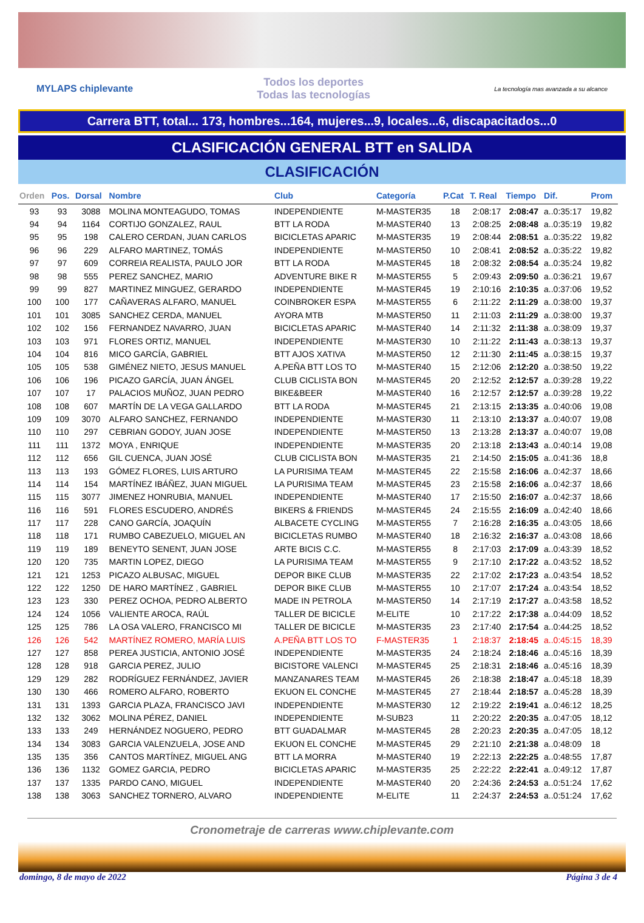MYLAPS chiplevante
Todos los deportes
Todas las tecnologías
La tecnología mas avanzada a su alcance
Carrera BTT, total... 173, hombres...164, mujeres...9, locales...6, discapacitados...0
CLASIFICACIÓN GENERAL BTT en SALIDA
CLASIFICACIÓN
| Orden | Pos. | Dorsal | Nombre | Club | Categoría | P.Cat | T. Real | Tiempo | Dif. | Prom |
| --- | --- | --- | --- | --- | --- | --- | --- | --- | --- | --- |
| 93 | 93 | 3088 | MOLINA MONTEAGUDO, TOMAS | INDEPENDIENTE | M-MASTER35 | 18 | 2:08:17 | 2:08:47 | a..0:35:17 | 19,82 |
| 94 | 94 | 1164 | CORTIJO GONZALEZ, RAUL | BTT LA RODA | M-MASTER40 | 13 | 2:08:25 | 2:08:48 | a..0:35:19 | 19,82 |
| 95 | 95 | 198 | CALERO CERDAN, JUAN CARLOS | BICICLETAS APARIC | M-MASTER35 | 19 | 2:08:44 | 2:08:51 | a..0:35:22 | 19,82 |
| 96 | 96 | 229 | ALFARO MARTINEZ, TOMÁS | INDEPENDIENTE | M-MASTER50 | 10 | 2:08:41 | 2:08:52 | a..0:35:22 | 19,82 |
| 97 | 97 | 609 | CORREIA REALISTA, PAULO JOR | BTT LA RODA | M-MASTER45 | 18 | 2:08:32 | 2:08:54 | a..0:35:24 | 19,82 |
| 98 | 98 | 555 | PEREZ SANCHEZ, MARIO | ADVENTURE BIKE R | M-MASTER55 | 5 | 2:09:43 | 2:09:50 | a..0:36:21 | 19,67 |
| 99 | 99 | 827 | MARTINEZ MINGUEZ, GERARDO | INDEPENDIENTE | M-MASTER45 | 19 | 2:10:16 | 2:10:35 | a..0:37:06 | 19,52 |
| 100 | 100 | 177 | CAÑAVERAS ALFARO, MANUEL | COINBROKER ESPA | M-MASTER55 | 6 | 2:11:22 | 2:11:29 | a..0:38:00 | 19,37 |
| 101 | 101 | 3085 | SANCHEZ CERDA, MANUEL | AYORA MTB | M-MASTER50 | 11 | 2:11:03 | 2:11:29 | a..0:38:00 | 19,37 |
| 102 | 102 | 156 | FERNANDEZ NAVARRO, JUAN | BICICLETAS APARIC | M-MASTER40 | 14 | 2:11:32 | 2:11:38 | a..0:38:09 | 19,37 |
| 103 | 103 | 971 | FLORES ORTIZ, MANUEL | INDEPENDIENTE | M-MASTER30 | 10 | 2:11:22 | 2:11:43 | a..0:38:13 | 19,37 |
| 104 | 104 | 816 | MICO GARCÍA, GABRIEL | BTT AJOS XATIVA | M-MASTER50 | 12 | 2:11:30 | 2:11:45 | a..0:38:15 | 19,37 |
| 105 | 105 | 538 | GIMÉNEZ NIETO, JESUS MANUEL | A.PEÑA BTT LOS TO | M-MASTER40 | 15 | 2:12:06 | 2:12:20 | a..0:38:50 | 19,22 |
| 106 | 106 | 196 | PICAZO GARCÍA, JUAN ÁNGEL | CLUB CICLISTA BON | M-MASTER45 | 20 | 2:12:52 | 2:12:57 | a..0:39:28 | 19,22 |
| 107 | 107 | 17 | PALACIOS MUÑOZ, JUAN PEDRO | BIKE&BEER | M-MASTER40 | 16 | 2:12:57 | 2:12:57 | a..0:39:28 | 19,22 |
| 108 | 108 | 607 | MARTÍN DE LA VEGA GALLARDO | BTT LA RODA | M-MASTER45 | 21 | 2:13:15 | 2:13:35 | a..0:40:06 | 19,08 |
| 109 | 109 | 3070 | ALFARO SANCHEZ, FERNANDO | INDEPENDIENTE | M-MASTER30 | 11 | 2:13:10 | 2:13:37 | a..0:40:07 | 19,08 |
| 110 | 110 | 297 | CEBRIAN GODOY, JUAN JOSE | INDEPENDIENTE | M-MASTER50 | 13 | 2:13:28 | 2:13:37 | a..0:40:07 | 19,08 |
| 111 | 111 | 1372 | MOYA , ENRIQUE | INDEPENDIENTE | M-MASTER35 | 20 | 2:13:18 | 2:13:43 | a..0:40:14 | 19,08 |
| 112 | 112 | 656 | GIL CUENCA, JUAN JOSÉ | CLUB CICLISTA BON | M-MASTER35 | 21 | 2:14:50 | 2:15:05 | a..0:41:36 | 18,8 |
| 113 | 113 | 193 | GÓMEZ FLORES, LUIS ARTURO | LA PURISIMA TEAM | M-MASTER45 | 22 | 2:15:58 | 2:16:06 | a..0:42:37 | 18,66 |
| 114 | 114 | 154 | MARTÍNEZ IBÁÑEZ, JUAN MIGUEL | LA PURISIMA TEAM | M-MASTER45 | 23 | 2:15:58 | 2:16:06 | a..0:42:37 | 18,66 |
| 115 | 115 | 3077 | JIMENEZ HONRUBIA, MANUEL | INDEPENDIENTE | M-MASTER40 | 17 | 2:15:50 | 2:16:07 | a..0:42:37 | 18,66 |
| 116 | 116 | 591 | FLORES ESCUDERO, ANDRÉS | BIKERS & FRIENDS | M-MASTER45 | 24 | 2:15:55 | 2:16:09 | a..0:42:40 | 18,66 |
| 117 | 117 | 228 | CANO GARCÍA, JOAQUÍN | ALBACETE CYCLING | M-MASTER55 | 7 | 2:16:28 | 2:16:35 | a..0:43:05 | 18,66 |
| 118 | 118 | 171 | RUMBO CABEZUELO, MIGUEL AN | BICICLETAS RUMBO | M-MASTER40 | 18 | 2:16:32 | 2:16:37 | a..0:43:08 | 18,66 |
| 119 | 119 | 189 | BENEYTO SENENT, JUAN JOSE | ARTE BICIS C.C. | M-MASTER55 | 8 | 2:17:03 | 2:17:09 | a..0:43:39 | 18,52 |
| 120 | 120 | 735 | MARTIN LOPEZ, DIEGO | LA PURISIMA TEAM | M-MASTER55 | 9 | 2:17:10 | 2:17:22 | a..0:43:52 | 18,52 |
| 121 | 121 | 1253 | PICAZO ALBUSAC, MIGUEL | DEPOR BIKE CLUB | M-MASTER35 | 22 | 2:17:02 | 2:17:23 | a..0:43:54 | 18,52 |
| 122 | 122 | 1250 | DE HARO MARTÍNEZ , GABRIEL | DEPOR BIKE CLUB | M-MASTER55 | 10 | 2:17:07 | 2:17:24 | a..0:43:54 | 18,52 |
| 123 | 123 | 330 | PEREZ OCHOA, PEDRO ALBERTO | MADE IN PETROLA | M-MASTER50 | 14 | 2:17:19 | 2:17:27 | a..0:43:58 | 18,52 |
| 124 | 124 | 1056 | VALIENTE AROCA, RAÚL | TALLER DE BICICLE | M-ELITE | 10 | 2:17:22 | 2:17:38 | a..0:44:09 | 18,52 |
| 125 | 125 | 786 | LA OSA VALERO, FRANCISCO MI | TALLER DE BICICLE | M-MASTER35 | 23 | 2:17:40 | 2:17:54 | a..0:44:25 | 18,52 |
| 126 | 126 | 542 | MARTÍNEZ ROMERO, MARÍA LUIS | A.PEÑA BTT LOS TO | F-MASTER35 | 1 | 2:18:37 | 2:18:45 | a..0:45:15 | 18,39 |
| 127 | 127 | 858 | PEREA JUSTICIA, ANTONIO JOSÉ | INDEPENDIENTE | M-MASTER35 | 24 | 2:18:24 | 2:18:46 | a..0:45:16 | 18,39 |
| 128 | 128 | 918 | GARCIA PEREZ, JULIO | BICISTORE VALENCI | M-MASTER45 | 25 | 2:18:31 | 2:18:46 | a..0:45:16 | 18,39 |
| 129 | 129 | 282 | RODRÍGUEZ FERNÁNDEZ, JAVIER | MANZANARES TEAM | M-MASTER45 | 26 | 2:18:38 | 2:18:47 | a..0:45:18 | 18,39 |
| 130 | 130 | 466 | ROMERO ALFARO, ROBERTO | EKUON EL CONCHE | M-MASTER45 | 27 | 2:18:44 | 2:18:57 | a..0:45:28 | 18,39 |
| 131 | 131 | 1393 | GARCIA PLAZA, FRANCISCO JAVI | INDEPENDIENTE | M-MASTER30 | 12 | 2:19:22 | 2:19:41 | a..0:46:12 | 18,25 |
| 132 | 132 | 3062 | MOLINA PÉREZ, DANIEL | INDEPENDIENTE | M-SUB23 | 11 | 2:20:22 | 2:20:35 | a..0:47:05 | 18,12 |
| 133 | 133 | 249 | HERNÁNDEZ NOGUERO, PEDRO | BTT GUADALMAR | M-MASTER45 | 28 | 2:20:23 | 2:20:35 | a..0:47:05 | 18,12 |
| 134 | 134 | 3083 | GARCIA VALENZUELA, JOSE AND | EKUON EL CONCHE | M-MASTER45 | 29 | 2:21:10 | 2:21:38 | a..0:48:09 | 18 |
| 135 | 135 | 356 | CANTOS MARTÍNEZ, MIGUEL ANG | BTT LA MORRA | M-MASTER40 | 19 | 2:22:13 | 2:22:25 | a..0:48:55 | 17,87 |
| 136 | 136 | 1132 | GOMEZ GARCIA, PEDRO | BICICLETAS APARIC | M-MASTER35 | 25 | 2:22:22 | 2:22:41 | a..0:49:12 | 17,87 |
| 137 | 137 | 1335 | PARDO CANO, MIGUEL | INDEPENDIENTE | M-MASTER40 | 20 | 2:24:36 | 2:24:53 | a..0:51:24 | 17,62 |
| 138 | 138 | 3063 | SANCHEZ TORNERO, ALVARO | INDEPENDIENTE | M-ELITE | 11 | 2:24:37 | 2:24:53 | a..0:51:24 | 17,62 |
Cronometraje de carreras www.chiplevante.com
domingo, 8 de mayo de 2022 Página 3 de 4